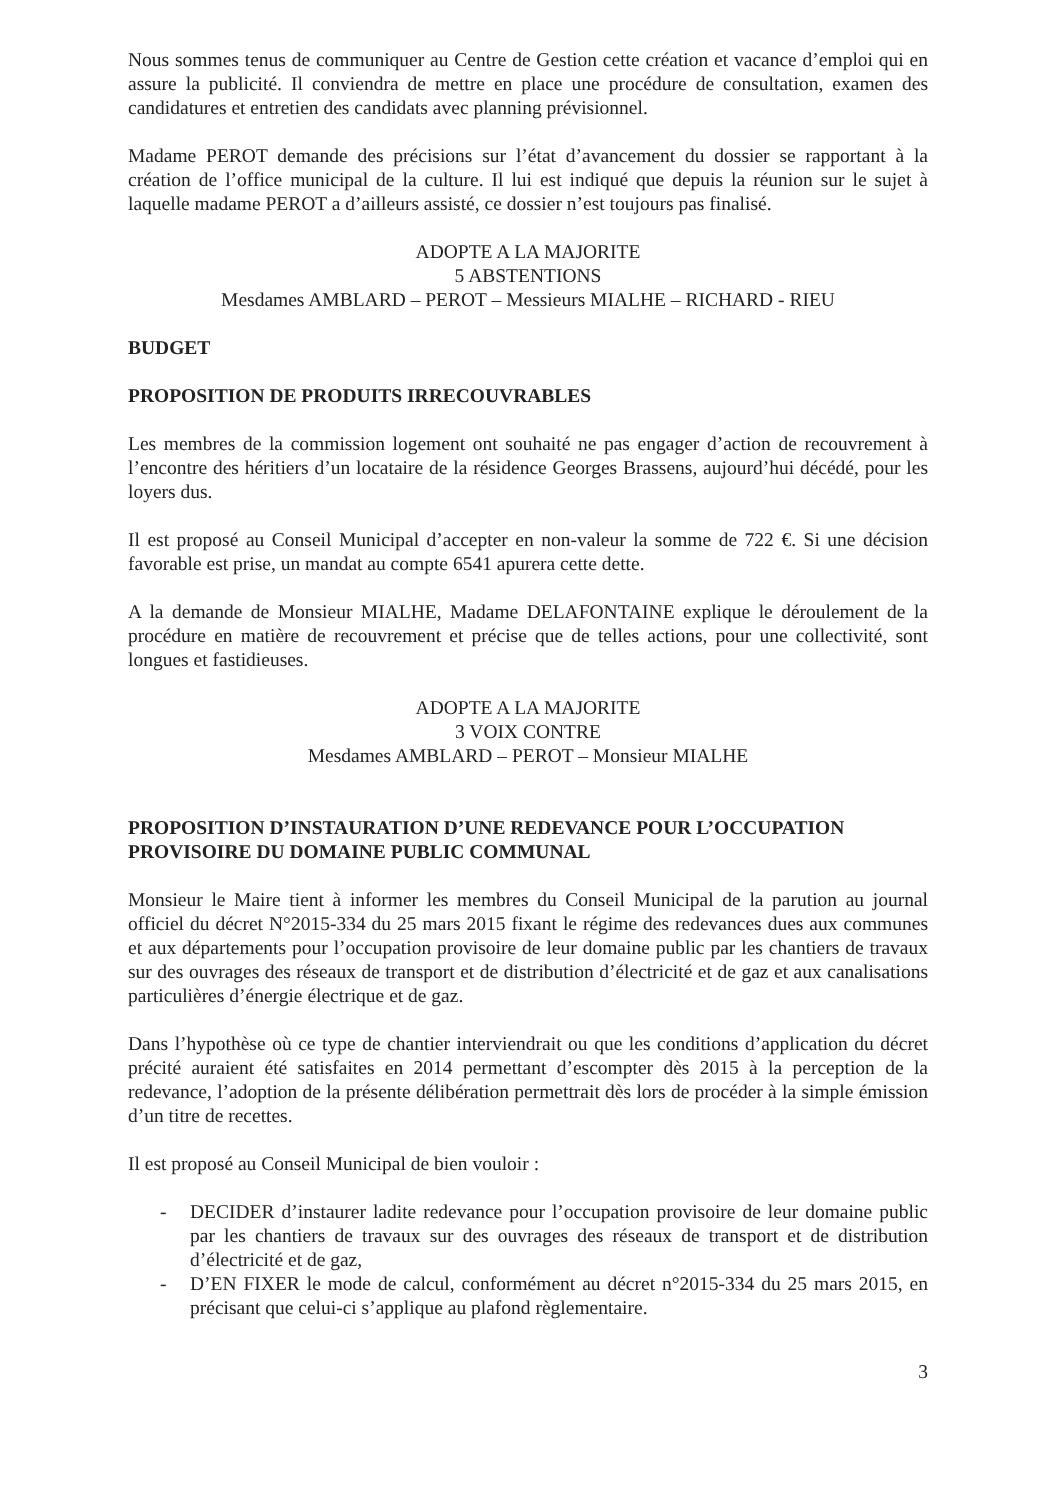Nous sommes tenus de communiquer au Centre de Gestion cette création et vacance d’emploi qui en assure la publicité. Il conviendra de mettre en place une procédure de consultation, examen des candidatures et entretien des candidats avec planning prévisionnel.
Madame PEROT demande des précisions sur l’état d’avancement du dossier se rapportant à la création de l’office municipal de la culture. Il lui est indiqué que depuis la réunion sur le sujet à laquelle madame PEROT a d’ailleurs assisté, ce dossier n’est toujours pas finalisé.
ADOPTE A LA MAJORITE
5 ABSTENTIONS
Mesdames AMBLARD – PEROT – Messieurs MIALHE – RICHARD - RIEU
BUDGET
PROPOSITION DE PRODUITS IRRECOUVRABLES
Les membres de la commission logement ont souhaité ne pas engager d’action de recouvrement à l’encontre des héritiers d’un locataire de la résidence Georges Brassens, aujourd’hui décédé, pour les loyers dus.
Il est proposé au Conseil Municipal d’accepter en non-valeur la somme de 722 €. Si une décision favorable est prise, un mandat au compte 6541 apurera cette dette.
A la demande de Monsieur MIALHE, Madame DELAFONTAINE explique le déroulement de la procédure en matière de recouvrement et précise que de telles actions, pour une collectivité, sont longues et fastidieuses.
ADOPTE A LA MAJORITE
3 VOIX CONTRE
Mesdames AMBLARD – PEROT – Monsieur MIALHE
PROPOSITION D’INSTAURATION D’UNE REDEVANCE POUR L’OCCUPATION PROVISOIRE DU DOMAINE PUBLIC COMMUNAL
Monsieur le Maire tient à informer les membres du Conseil Municipal de la parution au journal officiel du décret N°2015-334 du 25 mars 2015 fixant le régime des redevances dues aux communes et aux départements pour l’occupation provisoire de leur domaine public par les chantiers de travaux sur des ouvrages des réseaux de transport et de distribution d’électricité et de gaz et aux canalisations particulières d’énergie électrique et de gaz.
Dans l’hypothèse où ce type de chantier interviendrait ou que les conditions d’application du décret précité auraient été satisfaites en 2014 permettant d’escompter dès 2015 à la perception de la redevance, l’adoption de la présente délibération permettrait dès lors de procéder à la simple émission d’un titre de recettes.
Il est proposé au Conseil Municipal de bien vouloir :
- DECIDER d’instaurer ladite redevance pour l’occupation provisoire de leur domaine public par les chantiers de travaux sur des ouvrages des réseaux de transport et de distribution d’électricité et de gaz,
- D’EN FIXER le mode de calcul, conformément au décret n°2015-334 du 25 mars 2015, en précisant que celui-ci s’applique au plafond règlementaire.
3